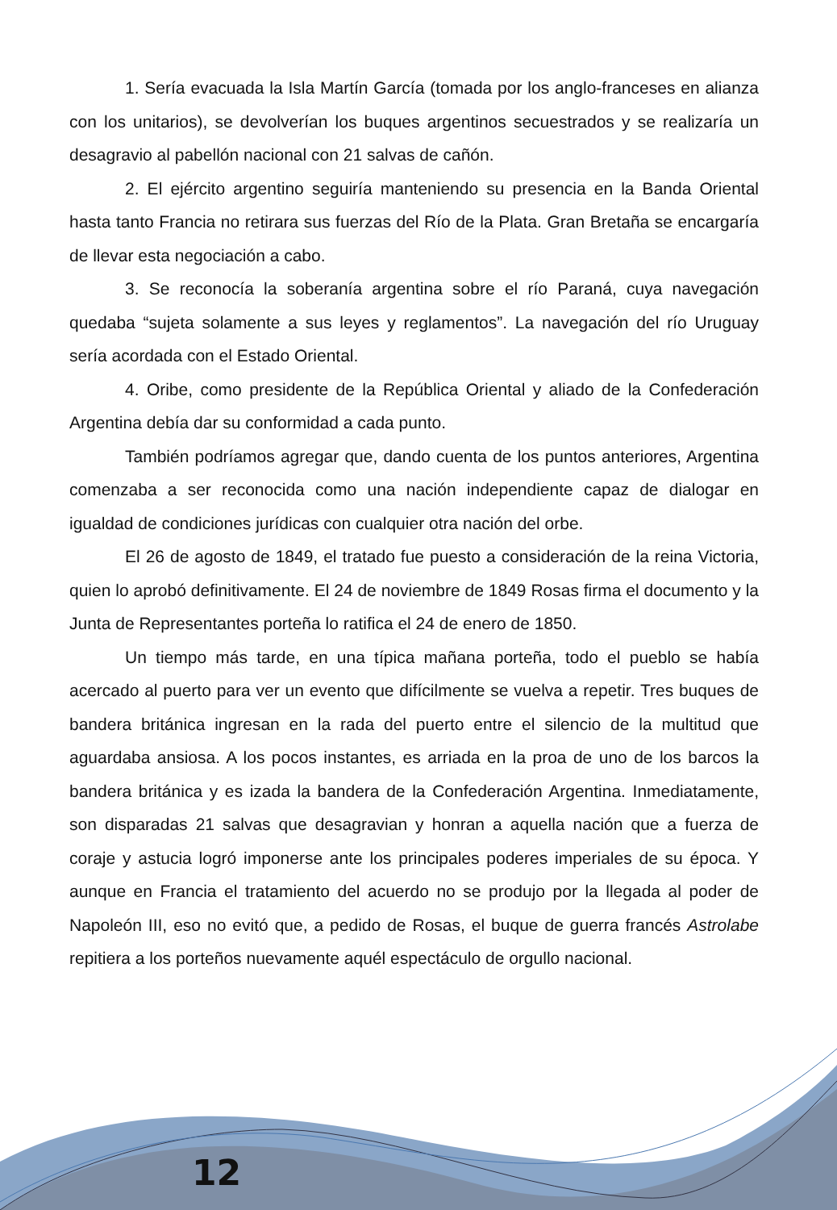12
1. Sería evacuada la Isla Martín García (tomada por los anglo-franceses en alianza con los unitarios), se devolverían los buques argentinos secuestrados y se realizaría un desagravio al pabellón nacional con 21 salvas de cañón.
2. El ejército argentino seguiría manteniendo su presencia en la Banda Oriental hasta tanto Francia no retirara sus fuerzas del Río de la Plata. Gran Bretaña se encargaría de llevar esta negociación a cabo.
3. Se reconocía la soberanía argentina sobre el río Paraná, cuya navegación quedaba “sujeta solamente a sus leyes y reglamentos”. La navegación del río Uruguay sería acordada con el Estado Oriental.
4. Oribe, como presidente de la República Oriental y aliado de la Confederación Argentina debía dar su conformidad a cada punto.
También podríamos agregar que, dando cuenta de los puntos anteriores, Argentina comenzaba a ser reconocida como una nación independiente capaz de dialogar en igualdad de condiciones jurídicas con cualquier otra nación del orbe.
El 26 de agosto de 1849, el tratado fue puesto a consideración de la reina Victoria, quien lo aprobó definitivamente. El 24 de noviembre de 1849 Rosas firma el documento y la Junta de Representantes porteña lo ratifica el 24 de enero de 1850.
Un tiempo más tarde, en una típica mañana porteña, todo el pueblo se había acercado al puerto para ver un evento que difícilmente se vuelva a repetir. Tres buques de bandera británica ingresan en la rada del puerto entre el silencio de la multitud que aguardaba ansiosa. A los pocos instantes, es arriada en la proa de uno de los barcos la bandera británica y es izada la bandera de la Confederación Argentina. Inmediatamente, son disparadas 21 salvas que desagravian y honran a aquella nación que a fuerza de coraje y astucia logró imponerse ante los principales poderes imperiales de su época. Y aunque en Francia el tratamiento del acuerdo no se produjo por la llegada al poder de Napoleón III, eso no evitó que, a pedido de Rosas, el buque de guerra francés Astrolabe repitiera a los porteños nuevamente aquél espectáculo de orgullo nacional.